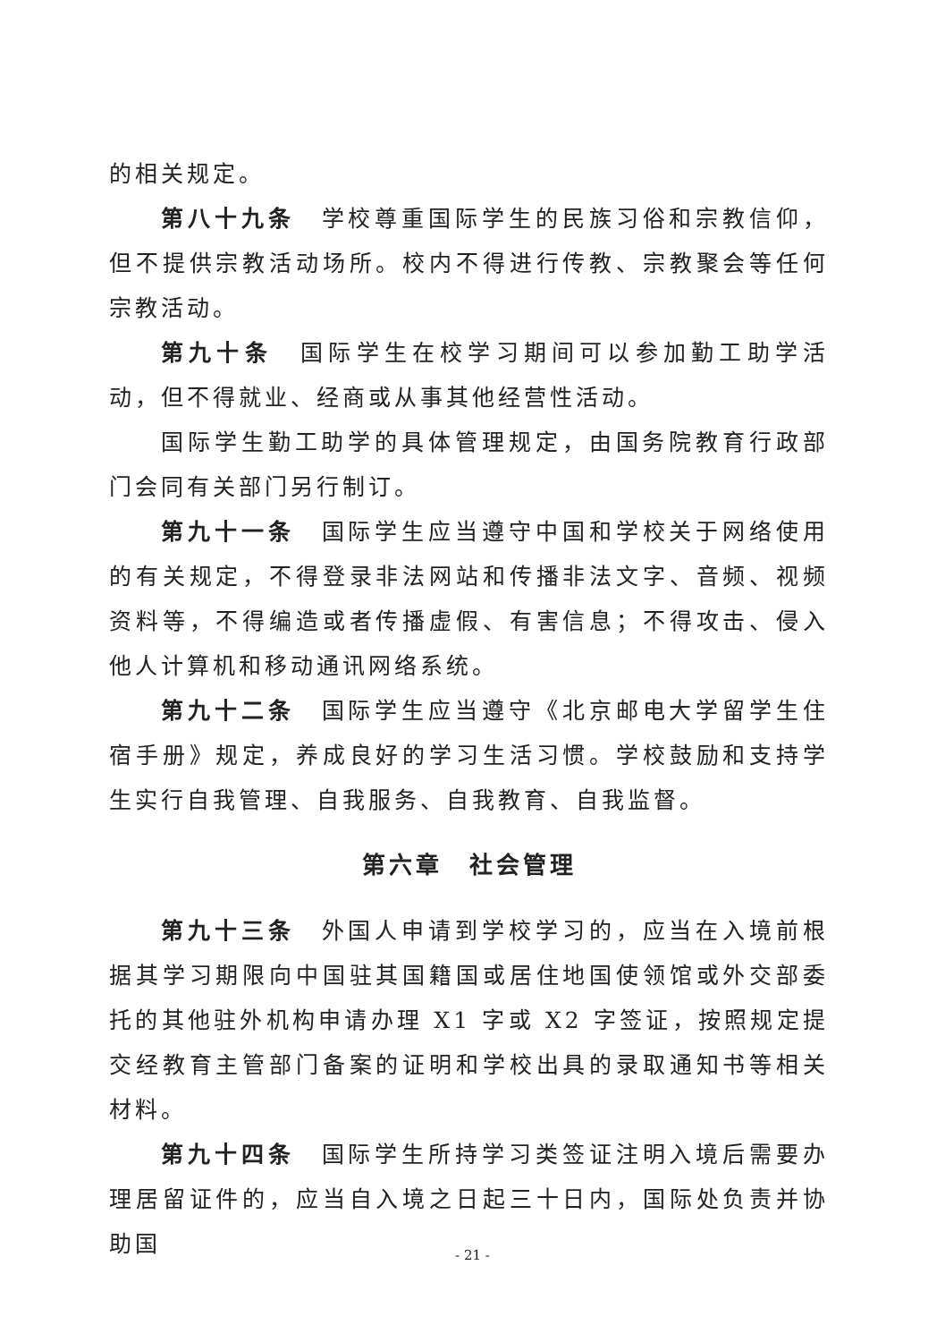的相关规定。
第八十九条　学校尊重国际学生的民族习俗和宗教信仰，但不提供宗教活动场所。校内不得进行传教、宗教聚会等任何宗教活动。
第九十条　国际学生在校学习期间可以参加勤工助学活动，但不得就业、经商或从事其他经营性活动。
国际学生勤工助学的具体管理规定，由国务院教育行政部门会同有关部门另行制订。
第九十一条　国际学生应当遵守中国和学校关于网络使用的有关规定，不得登录非法网站和传播非法文字、音频、视频资料等，不得编造或者传播虚假、有害信息；不得攻击、侵入他人计算机和移动通讯网络系统。
第九十二条　国际学生应当遵守《北京邮电大学留学生住宿手册》规定，养成良好的学习生活习惯。学校鼓励和支持学生实行自我管理、自我服务、自我教育、自我监督。
第六章　社会管理
第九十三条　外国人申请到学校学习的，应当在入境前根据其学习期限向中国驻其国籍国或居住地国使领馆或外交部委托的其他驻外机构申请办理 X1 字或 X2 字签证，按照规定提交经教育主管部门备案的证明和学校出具的录取通知书等相关材料。
第九十四条　国际学生所持学习类签证注明入境后需要办理居留证件的，应当自入境之日起三十日内，国际处负责并协助国
- 21 -